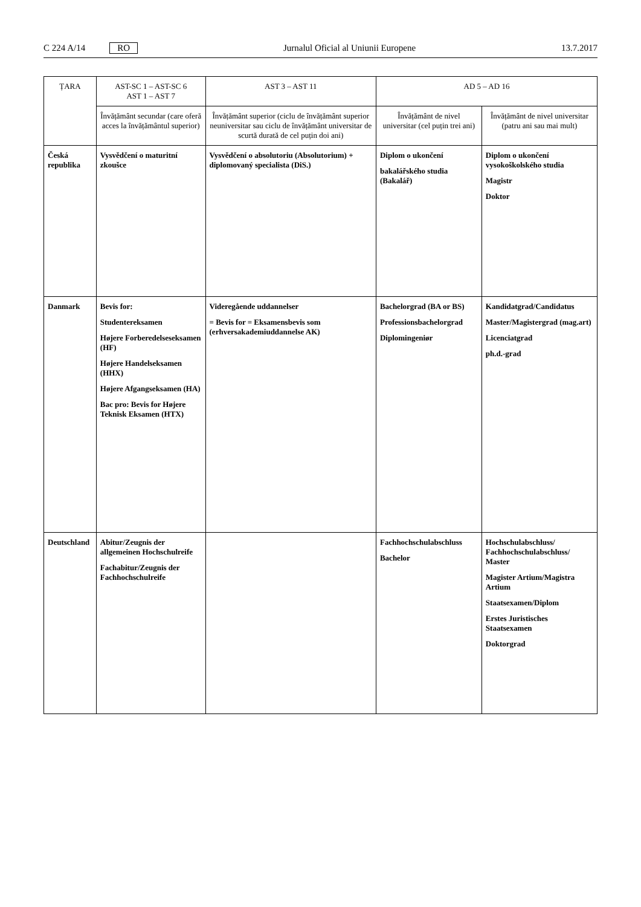C 224 A/14 RO
Jurnalul Oficial al Uniunii Europene 13.7.2017
| ȚARA | AST-SC 1 – AST-SC 6 AST 1 – AST 7 | AST 3 – AST 11 | AD 5 – AD 16 | |
| --- | --- | --- | --- | --- |
| | Învățământ secundar (care oferă acces la învățământul superior) | Învățământ superior (ciclu de învățământ superior neuniversitar sau ciclu de învățământ universitar de scurtă durată de cel puțin doi ani) | Învățământ de nivel universitar (cel puțin trei ani) | Învățământ de nivel universitar (patru ani sau mai mult) |
| Česká republika | Vysvědčení o maturitní zkoušce | Vysvědčení o absolutoriu (Absolutorium) + diplomovaný specialista (DiS.) | Diplom o ukončení bakalářského studia (Bakalář) | Diplom o ukončení vysokoškolského studia Magistr Doktor |
| Danmark | Bevis for: Studentereksamen Højere Forberedelseseksamen (HF) Højere Handelseksamen (HHX) Højere Afgangseksamen (HA) Bac pro: Bevis for Højere Teknisk Eksamen (HTX) | Videregående uddannelser = Bevis for = Eksamensbevis som (erhversakademiuddannelse AK) | Bachelorgrad (BA or BS) Professionsbachelorgrad Diplomingeniør | Kandidatgrad/Candidatus Master/Magistergrad (mag.art) Licenciatgrad ph.d.-grad |
| Deutschland | Abitur/Zeugnis der allgemeinen Hochschulreife Fachabitur/Zeugnis der Fachhochschulreife | | Fachhochschulabschluss Bachelor | Hochschulabschluss/ Fachhochschulabschluss/ Master Magister Artium/Magistra Artium Staatsexamen/Diplom Erstes Juristisches Staatsexamen Doktorgrad |